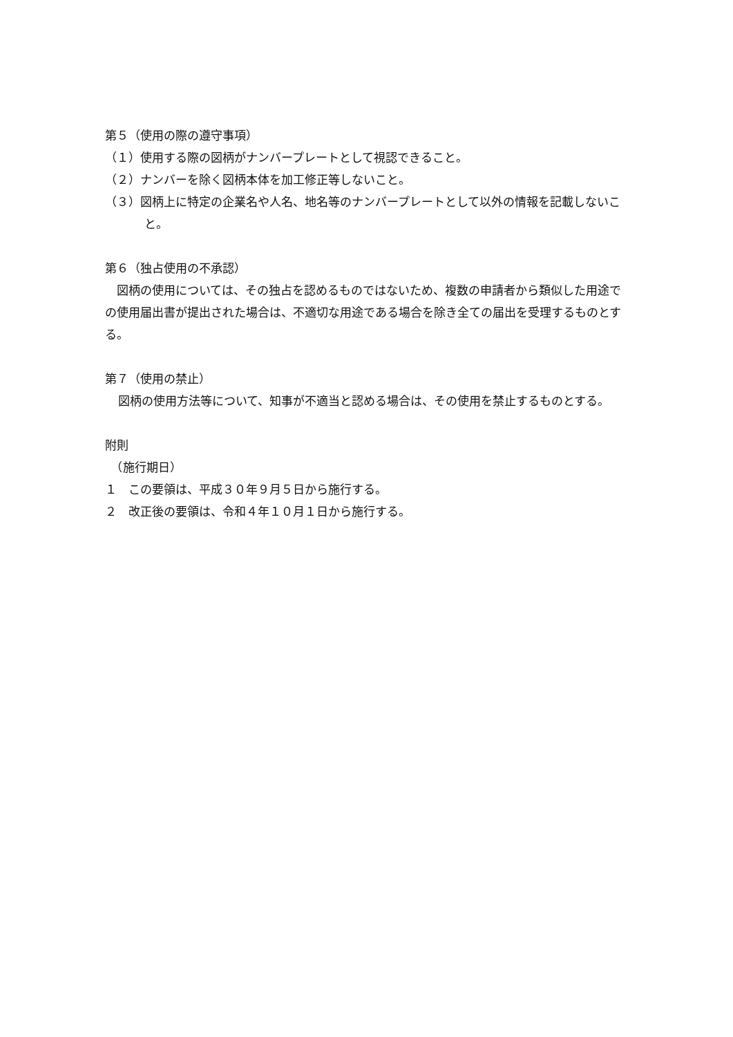第５（使用の際の遵守事項）
（１）使用する際の図柄がナンバープレートとして視認できること。
（２）ナンバーを除く図柄本体を加工修正等しないこと。
（３）図柄上に特定の企業名や人名、地名等のナンバープレートとして以外の情報を記載しないこと。
第６（独占使用の不承認）
　図柄の使用については、その独占を認めるものではないため、複数の申請者から類似した用途での使用届出書が提出された場合は、不適切な用途である場合を除き全ての届出を受理するものとする。
第７（使用の禁止）
図柄の使用方法等について、知事が不適当と認める場合は、その使用を禁止するものとする。
附則
　（施行期日）
１　この要領は、平成３０年９月５日から施行する。
２　改正後の要領は、令和４年１０月１日から施行する。